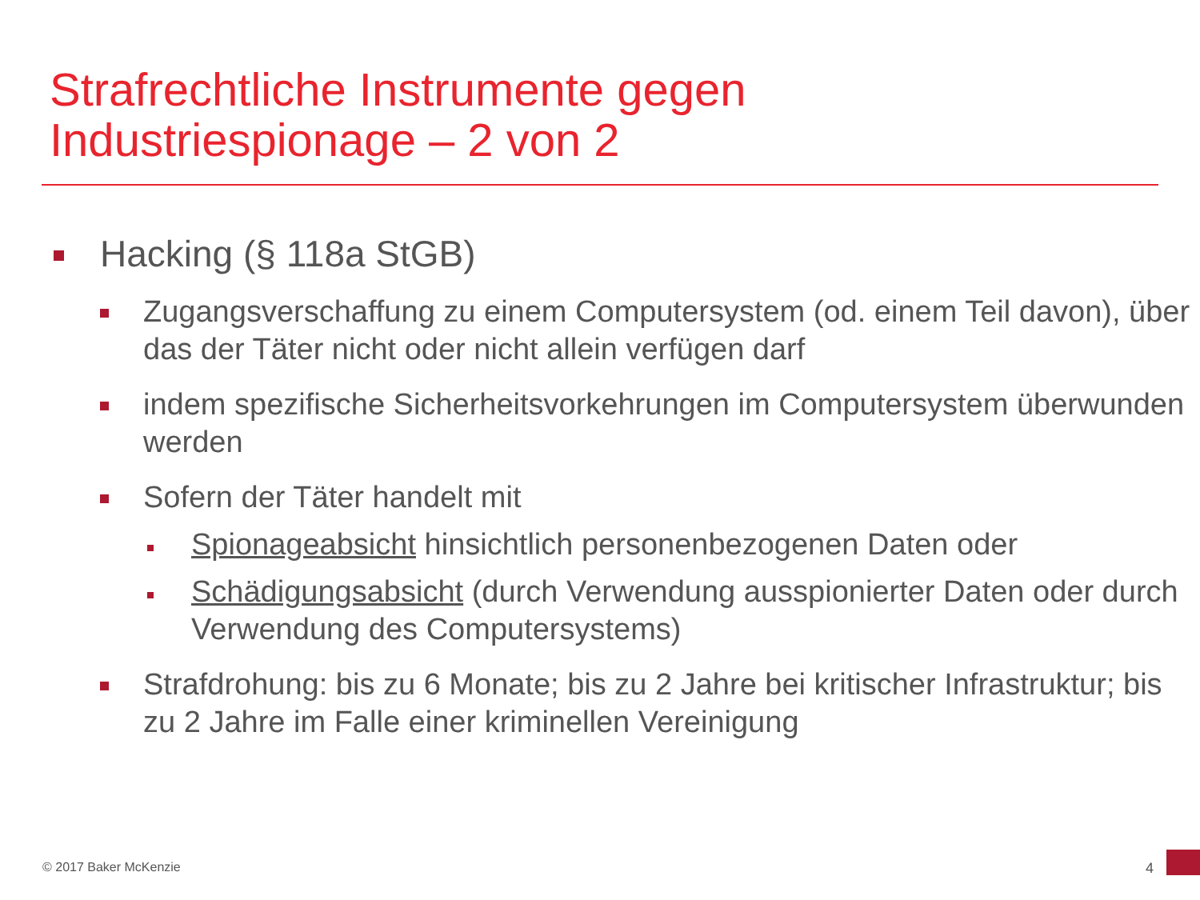Strafrechtliche Instrumente gegen
Industriespionage – 2 von 2
Hacking (§ 118a StGB)
Zugangsverschaffung zu einem Computersystem (od. einem Teil davon), über das der Täter nicht oder nicht allein verfügen darf
indem spezifische Sicherheitsvorkehrungen im Computersystem überwunden werden
Sofern der Täter handelt mit
Spionageabsicht hinsichtlich personenbezogenen Daten oder
Schädigungsabsicht (durch Verwendung ausspionierter Daten oder durch Verwendung des Computersystems)
Strafdrohung: bis zu 6 Monate; bis zu 2 Jahre bei kritischer Infrastruktur; bis zu 2 Jahre im Falle einer kriminellen Vereinigung
© 2017 Baker McKenzie 4